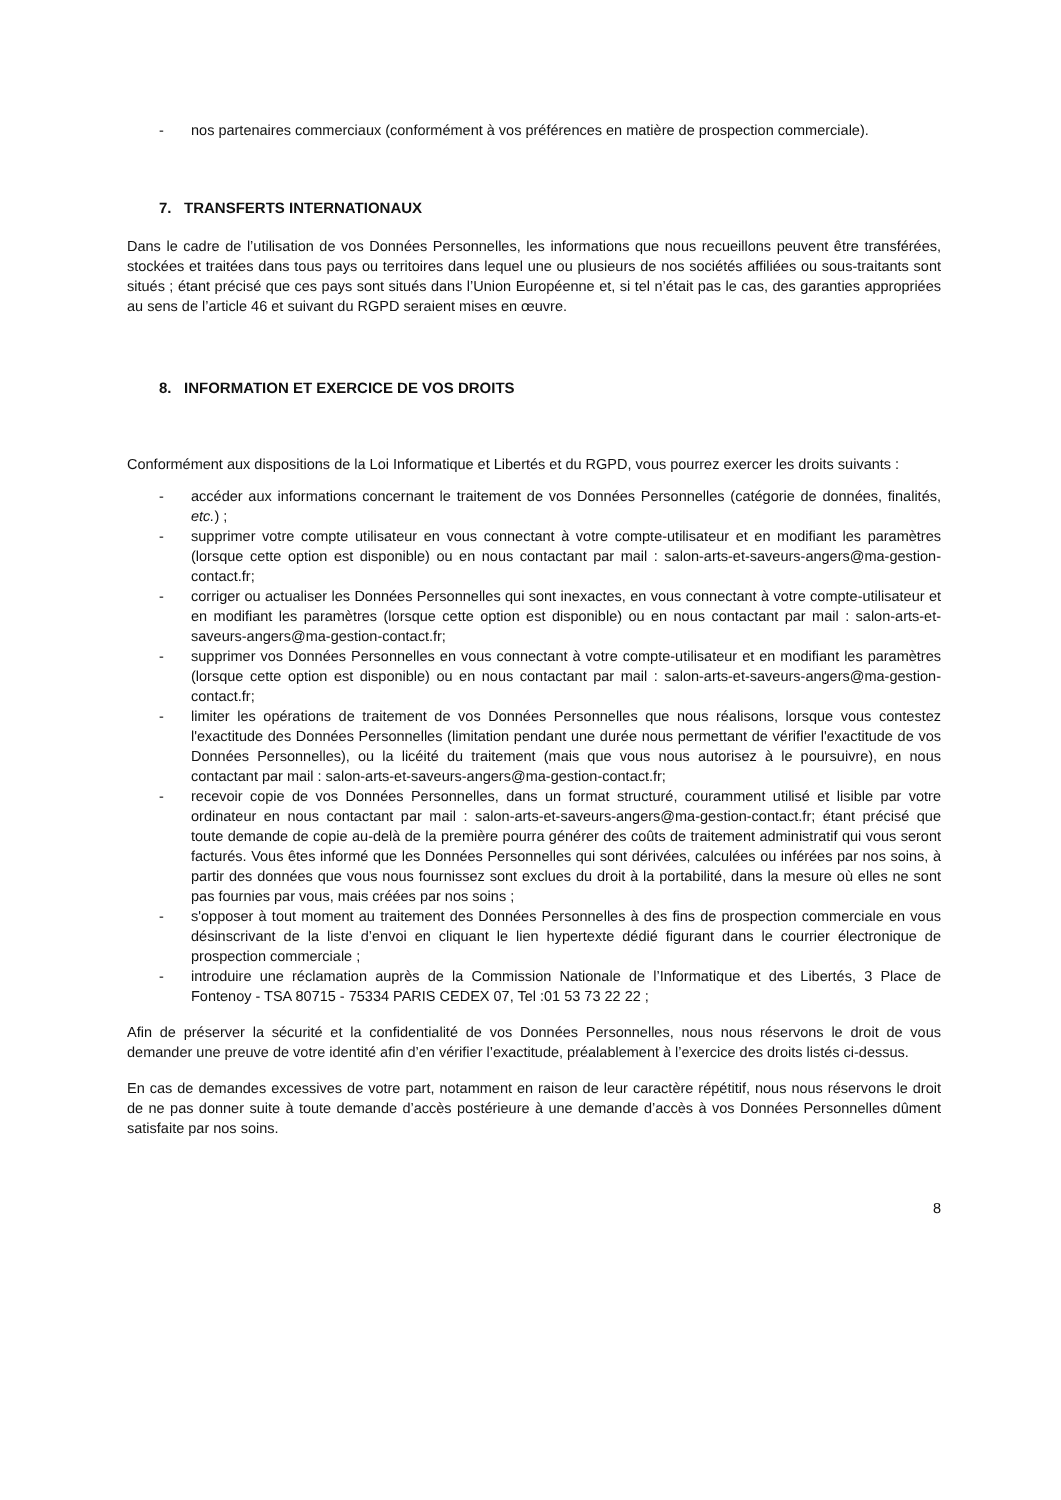- nos partenaires commerciaux (conformément à vos préférences en matière de prospection commerciale).
7. TRANSFERTS INTERNATIONAUX
Dans le cadre de l’utilisation de vos Données Personnelles, les informations que nous recueillons peuvent être transférées, stockées et traitées dans tous pays ou territoires dans lequel une ou plusieurs de nos sociétés affiliées ou sous-traitants sont situés ; étant précisé que ces pays sont situés dans l’Union Européenne et, si tel n’était pas le cas, des garanties appropriées au sens de l’article 46 et suivant du RGPD seraient mises en œuvre.
8. INFORMATION ET EXERCICE DE VOS DROITS
Conformément aux dispositions de la Loi Informatique et Libertés et du RGPD, vous pourrez exercer les droits suivants :
- accéder aux informations concernant le traitement de vos Données Personnelles (catégorie de données, finalités, etc.) ;
- supprimer votre compte utilisateur en vous connectant à votre compte-utilisateur et en modifiant les paramètres (lorsque cette option est disponible) ou en nous contactant par mail : salon-arts-et-saveurs-angers@ma-gestion-contact.fr;
- corriger ou actualiser les Données Personnelles qui sont inexactes, en vous connectant à votre compte-utilisateur et en modifiant les paramètres (lorsque cette option est disponible) ou en nous contactant par mail : salon-arts-et-saveurs-angers@ma-gestion-contact.fr;
- supprimer vos Données Personnelles en vous connectant à votre compte-utilisateur et en modifiant les paramètres (lorsque cette option est disponible) ou en nous contactant par mail : salon-arts-et-saveurs-angers@ma-gestion-contact.fr;
- limiter les opérations de traitement de vos Données Personnelles que nous réalisons, lorsque vous contestez l'exactitude des Données Personnelles (limitation pendant une durée nous permettant de vérifier l'exactitude de vos Données Personnelles), ou la licéité du traitement (mais que vous nous autorisez à le poursuivre), en nous contactant par mail : salon-arts-et-saveurs-angers@ma-gestion-contact.fr;
- recevoir copie de vos Données Personnelles, dans un format structuré, couramment utilisé et lisible par votre ordinateur en nous contactant par mail : salon-arts-et-saveurs-angers@ma-gestion-contact.fr; étant précisé que toute demande de copie au-delà de la première pourra générer des coûts de traitement administratif qui vous seront facturés. Vous êtes informé que les Données Personnelles qui sont dérivées, calculées ou inférées par nos soins, à partir des données que vous nous fournissez sont exclues du droit à la portabilité, dans la mesure où elles ne sont pas fournies par vous, mais créées par nos soins ;
- s'opposer à tout moment au traitement des Données Personnelles à des fins de prospection commerciale en vous désinscrivant de la liste d’envoi en cliquant le lien hypertexte dédié figurant dans le courrier électronique de prospection commerciale ;
- introduire une réclamation auprès de la Commission Nationale de l’Informatique et des Libertés, 3 Place de Fontenoy - TSA 80715 - 75334 PARIS CEDEX 07, Tel :01 53 73 22 22 ;
Afin de préserver la sécurité et la confidentialité de vos Données Personnelles, nous nous réservons le droit de vous demander une preuve de votre identité afin d’en vérifier l’exactitude, préalablement à l’exercice des droits listés ci-dessus.
En cas de demandes excessives de votre part, notamment en raison de leur caractère répétitif, nous nous réservons le droit de ne pas donner suite à toute demande d’accès postérieure à une demande d’accès à vos Données Personnelles dûment satisfaite par nos soins.
8